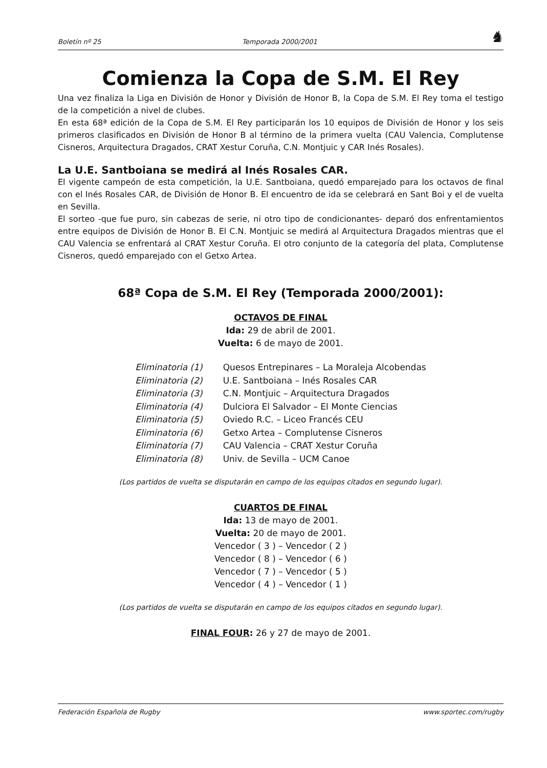Boletín nº 25 Temporada 2000/2001 ♞
Comienza la Copa de S.M. El Rey
Una vez finaliza la Liga en División de Honor y División de Honor B, la Copa de S.M. El Rey toma el testigo de la competición a nivel de clubes.
En esta 68ª edición de la Copa de S.M. El Rey participarán los 10 equipos de División de Honor y los seis primeros clasificados en División de Honor B al término de la primera vuelta (CAU Valencia, Complutense Cisneros, Arquitectura Dragados, CRAT Xestur Coruña, C.N. Montjuic y CAR Inés Rosales).
La U.E. Santboiana se medirá al Inés Rosales CAR.
El vigente campeón de esta competición, la U.E. Santboiana, quedó emparejado para los octavos de final con el Inés Rosales CAR, de División de Honor B. El encuentro de ida se celebrará en Sant Boi y el de vuelta en Sevilla.
El sorteo -que fue puro, sin cabezas de serie, ni otro tipo de condicionantes- deparó dos enfrentamientos entre equipos de División de Honor B. El C.N. Montjuic se medirá al Arquitectura Dragados mientras que el CAU Valencia se enfrentará al CRAT Xestur Coruña. El otro conjunto de la categoría del plata, Complutense Cisneros, quedó emparejado con el Getxo Artea.
68ª Copa de S.M. El Rey (Temporada 2000/2001):
OCTAVOS DE FINAL
Ida: 29 de abril de 2001.
Vuelta: 6 de mayo de 2001.
| Eliminatoria (1) | Quesos Entrepinares – La Moraleja Alcobendas |
| Eliminatoria (2) | U.E. Santboiana – Inés Rosales CAR |
| Eliminatoria (3) | C.N. Montjuic – Arquitectura Dragados |
| Eliminatoria (4) | Dulciora El Salvador – El Monte Ciencias |
| Eliminatoria (5) | Oviedo R.C. – Liceo Francés CEU |
| Eliminatoria (6) | Getxo Artea – Complutense Cisneros |
| Eliminatoria (7) | CAU Valencia – CRAT Xestur Coruña |
| Eliminatoria (8) | Univ. de Sevilla – UCM Canoe |
(Los partidos de vuelta se disputarán en campo de los equipos citados en segundo lugar).
CUARTOS DE FINAL
Ida: 13 de mayo de 2001.
Vuelta: 20 de mayo de 2001.
Vencedor ( 3 ) – Vencedor ( 2 )
Vencedor ( 8 ) – Vencedor ( 6 )
Vencedor ( 7 ) – Vencedor ( 5 )
Vencedor ( 4 ) – Vencedor ( 1 )
(Los partidos de vuelta se disputarán en campo de los equipos citados en segundo lugar).
FINAL FOUR: 26 y 27 de mayo de 2001.
Federación Española de Rugby www.sportec.com/rugby